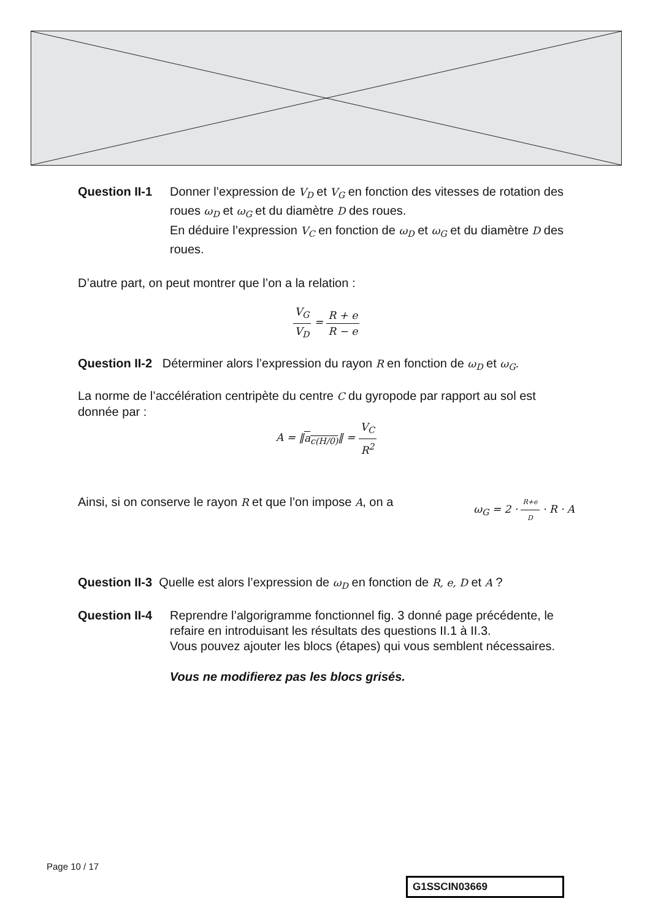Question II-1
Donner l’expression de V<sub>D</sub> et V<sub>G</sub> en fonction des vitesses de rotation des roues ω<sub>D</sub> et ω<sub>G</sub> et du diamètre D des roues.
En déduire l’expression V<sub>C</sub> en fonction de ω<sub>D</sub> et ω<sub>G</sub> et du diamètre D des roues.
D’autre part, on peut montrer que l’on a la relation :
V<sub>G</sub> V<sub>D</sub> = R + e R − e
Question II-2 Déterminer alors l’expression du rayon R en fonction de ω<sub>D</sub> et ω<sub>G</sub>.
La norme de l’accélération centripète du centre C du gyropode par rapport au sol est donnée par :
A = ‖a<sub>c(H/0)</sub>‖ = V<sub>C</sub> R<sup>2</sup>
Ainsi, si on conserve le rayon R et que l’on impose A, on a ω<sub>G</sub> = 2 · R+e D · R · A
Question II-3 Quelle est alors l’expression de ω<sub>D</sub> en fonction de R, e, D et A ?
Question II-4
Reprendre l’algorigramme fonctionnel fig. 3 donné page précédente, le refaire en introduisant les résultats des questions II.1 à II.3.
Vous pouvez ajouter les blocs (étapes) qui vous semblent nécessaires.
Vous ne modifierez pas les blocs grisés.
Page 10 / 17
G1SSCIN03669